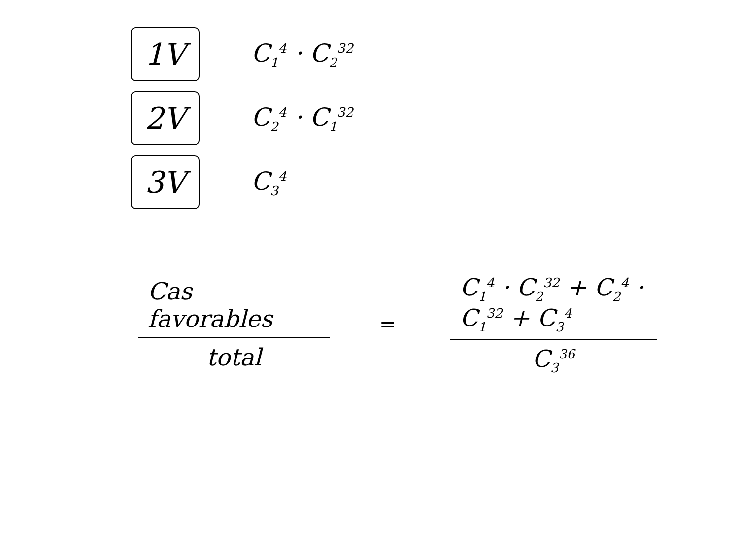1V
C<sub>1</sub><sup>4</sup> · C<sub>2</sub><sup>32</sup>
2V
C<sub>2</sub><sup>4</sup> · C<sub>1</sub><sup>32</sup>
3V
C<sub>3</sub><sup>4</sup>
Cas favorables
total
=
C<sub>1</sub><sup>4</sup> · C<sub>2</sub><sup>32</sup> + C<sub>2</sub><sup>4</sup> · C<sub>1</sub><sup>32</sup> + C<sub>3</sub><sup>4</sup>
C<sub>3</sub><sup>36</sup>